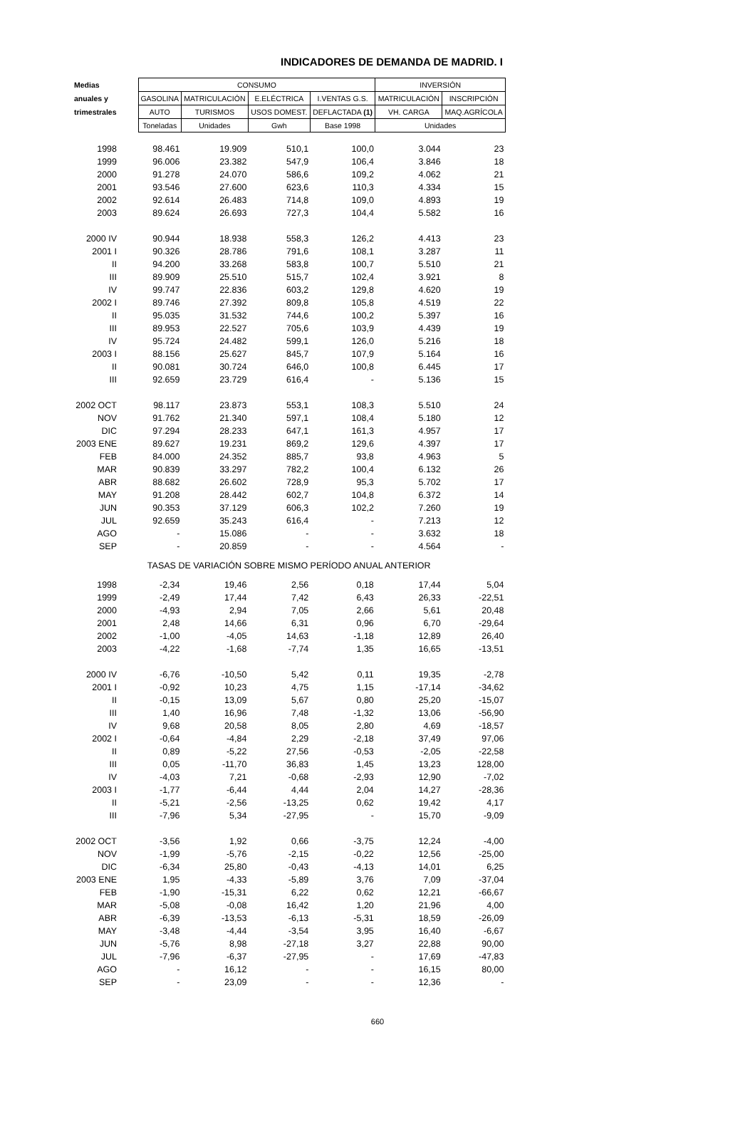INDICADORES DE DEMANDA DE MADRID. I
| Medias | CONSUMO | | | | INVERSIÓN | |
| --- | --- | --- | --- | --- | --- | --- |
| anuales y | GASOLINA | MATRICULACIÓN | E.ELÉCTRICA | I.VENTAS G.S. | MATRICULACIÓN | INSCRIPCIÓN |
| trimestrales | AUTO | TURISMOS | USOS DOMEST. | DEFLACTADA (1) | VH. CARGA | MAQ.AGRÍCOLA |
| | Toneladas | Unidades | Gwh | Base 1998 | Unidades | |
| 1998 | 98.461 | 19.909 | 510,1 | 100,0 | 3.044 | 23 |
| 1999 | 96.006 | 23.382 | 547,9 | 106,4 | 3.846 | 18 |
| 2000 | 91.278 | 24.070 | 586,6 | 109,2 | 4.062 | 21 |
| 2001 | 93.546 | 27.600 | 623,6 | 110,3 | 4.334 | 15 |
| 2002 | 92.614 | 26.483 | 714,8 | 109,0 | 4.893 | 19 |
| 2003 | 89.624 | 26.693 | 727,3 | 104,4 | 5.582 | 16 |
| 2000 IV | 90.944 | 18.938 | 558,3 | 126,2 | 4.413 | 23 |
| 2001 I | 90.326 | 28.786 | 791,6 | 108,1 | 3.287 | 11 |
| II | 94.200 | 33.268 | 583,8 | 100,7 | 5.510 | 21 |
| III | 89.909 | 25.510 | 515,7 | 102,4 | 3.921 | 8 |
| IV | 99.747 | 22.836 | 603,2 | 129,8 | 4.620 | 19 |
| 2002 I | 89.746 | 27.392 | 809,8 | 105,8 | 4.519 | 22 |
| II | 95.035 | 31.532 | 744,6 | 100,2 | 5.397 | 16 |
| III | 89.953 | 22.527 | 705,6 | 103,9 | 4.439 | 19 |
| IV | 95.724 | 24.482 | 599,1 | 126,0 | 5.216 | 18 |
| 2003 I | 88.156 | 25.627 | 845,7 | 107,9 | 5.164 | 16 |
| II | 90.081 | 30.724 | 646,0 | 100,8 | 6.445 | 17 |
| III | 92.659 | 23.729 | 616,4 | - | 5.136 | 15 |
| 2002 OCT | 98.117 | 23.873 | 553,1 | 108,3 | 5.510 | 24 |
| NOV | 91.762 | 21.340 | 597,1 | 108,4 | 5.180 | 12 |
| DIC | 97.294 | 28.233 | 647,1 | 161,3 | 4.957 | 17 |
| 2003 ENE | 89.627 | 19.231 | 869,2 | 129,6 | 4.397 | 17 |
| FEB | 84.000 | 24.352 | 885,7 | 93,8 | 4.963 | 5 |
| MAR | 90.839 | 33.297 | 782,2 | 100,4 | 6.132 | 26 |
| ABR | 88.682 | 26.602 | 728,9 | 95,3 | 5.702 | 17 |
| MAY | 91.208 | 28.442 | 602,7 | 104,8 | 6.372 | 14 |
| JUN | 90.353 | 37.129 | 606,3 | 102,2 | 7.260 | 19 |
| JUL | 92.659 | 35.243 | 616,4 | - | 7.213 | 12 |
| AGO | - | 15.086 | - | - | 3.632 | 18 |
| SEP | - | 20.859 | - | - | 4.564 | - |
| TASAS DE VARIACIÓN SOBRE MISMO PERÍODO ANUAL ANTERIOR | | | | | | |
| 1998 | -2,34 | 19,46 | 2,56 | 0,18 | 17,44 | 5,04 |
| 1999 | -2,49 | 17,44 | 7,42 | 6,43 | 26,33 | -22,51 |
| 2000 | -4,93 | 2,94 | 7,05 | 2,66 | 5,61 | 20,48 |
| 2001 | 2,48 | 14,66 | 6,31 | 0,96 | 6,70 | -29,64 |
| 2002 | -1,00 | -4,05 | 14,63 | -1,18 | 12,89 | 26,40 |
| 2003 | -4,22 | -1,68 | -7,74 | 1,35 | 16,65 | -13,51 |
| 2000 IV | -6,76 | -10,50 | 5,42 | 0,11 | 19,35 | -2,78 |
| 2001 I | -0,92 | 10,23 | 4,75 | 1,15 | -17,14 | -34,62 |
| II | -0,15 | 13,09 | 5,67 | 0,80 | 25,20 | -15,07 |
| III | 1,40 | 16,96 | 7,48 | -1,32 | 13,06 | -56,90 |
| IV | 9,68 | 20,58 | 8,05 | 2,80 | 4,69 | -18,57 |
| 2002 I | -0,64 | -4,84 | 2,29 | -2,18 | 37,49 | 97,06 |
| II | 0,89 | -5,22 | 27,56 | -0,53 | -2,05 | -22,58 |
| III | 0,05 | -11,70 | 36,83 | 1,45 | 13,23 | 128,00 |
| IV | -4,03 | 7,21 | -0,68 | -2,93 | 12,90 | -7,02 |
| 2003 I | -1,77 | -6,44 | 4,44 | 2,04 | 14,27 | -28,36 |
| II | -5,21 | -2,56 | -13,25 | 0,62 | 19,42 | 4,17 |
| III | -7,96 | 5,34 | -27,95 | - | 15,70 | -9,09 |
| 2002 OCT | -3,56 | 1,92 | 0,66 | -3,75 | 12,24 | -4,00 |
| NOV | -1,99 | -5,76 | -2,15 | -0,22 | 12,56 | -25,00 |
| DIC | -6,34 | 25,80 | -0,43 | -4,13 | 14,01 | 6,25 |
| 2003 ENE | 1,95 | -4,33 | -5,89 | 3,76 | 7,09 | -37,04 |
| FEB | -1,90 | -15,31 | 6,22 | 0,62 | 12,21 | -66,67 |
| MAR | -5,08 | -0,08 | 16,42 | 1,20 | 21,96 | 4,00 |
| ABR | -6,39 | -13,53 | -6,13 | -5,31 | 18,59 | -26,09 |
| MAY | -3,48 | -4,44 | -3,54 | 3,95 | 16,40 | -6,67 |
| JUN | -5,76 | 8,98 | -27,18 | 3,27 | 22,88 | 90,00 |
| JUL | -7,96 | -6,37 | -27,95 | - | 17,69 | -47,83 |
| AGO | - | 16,12 | - | - | 16,15 | 80,00 |
| SEP | - | 23,09 | - | - | 12,36 | - |
660